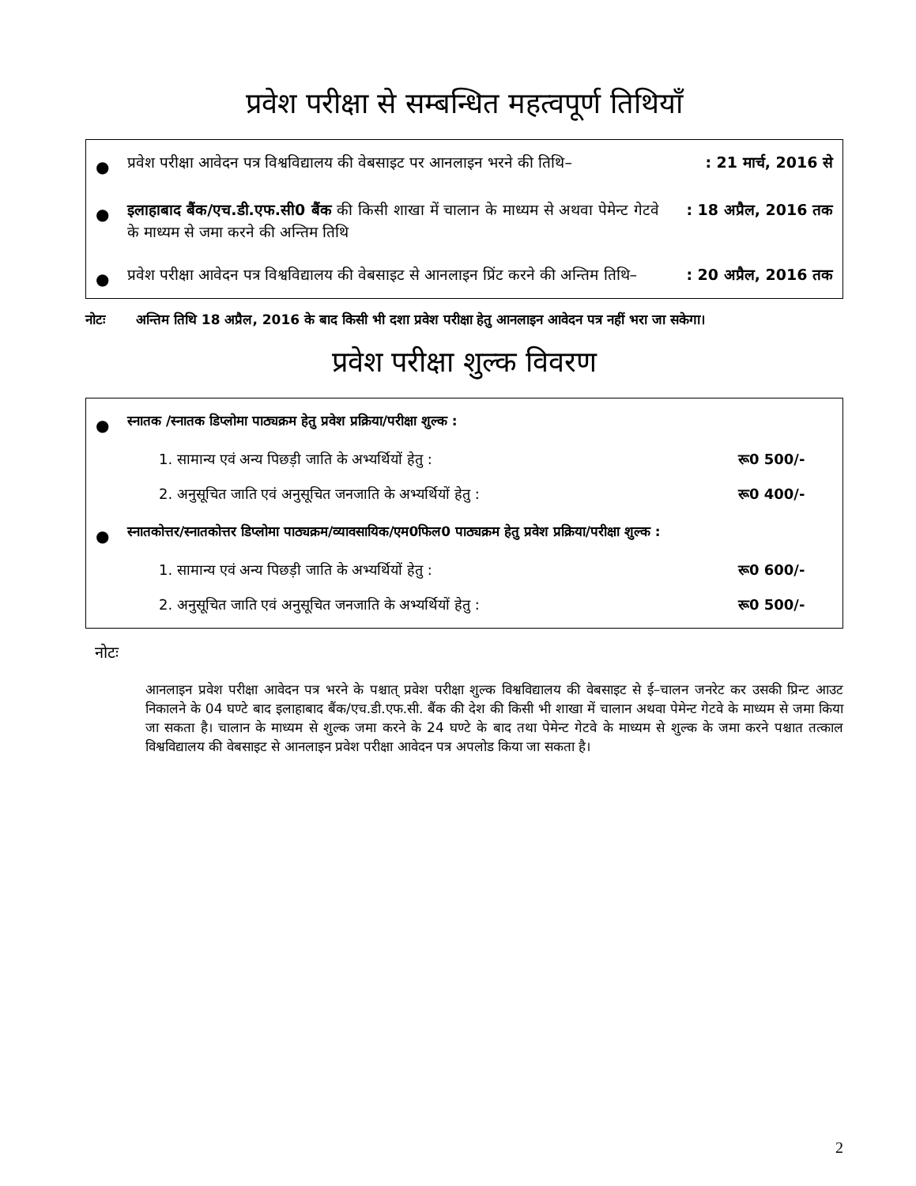प्रवेश परीक्षा से सम्बन्धित महत्वपूर्ण तिथियाँ
● प्रवेश परीक्षा आवेदन पत्र विश्वविद्यालय की वेबसाइट पर आनलाइन भरने की तिथि–: 21 मार्च, 2016 से
● इलाहाबाद बैंक/एच.डी.एफ.सी0 बैंक की किसी शाखा में चालान के माध्यम से अथवा पेमेन्ट गेटवे के माध्यम से जमा करने की अन्तिम तिथि: 18 अप्रैल, 2016 तक
● प्रवेश परीक्षा आवेदन पत्र विश्वविद्यालय की वेबसाइट से आनलाइन प्रिंट करने की अन्तिम तिथि–: 20 अप्रैल, 2016 तक
नोटः अन्तिम तिथि 18 अप्रैल, 2016 के बाद किसी भी दशा प्रवेश परीक्षा हेतु आनलाइन आवेदन पत्र नहीं भरा जा सकेगा।
प्रवेश परीक्षा शुल्क विवरण
● स्नातक /स्नातक डिप्लोमा पाठ्यक्रम हेतु प्रवेश प्रक्रिया/परीक्षा शुल्क :
1. सामान्य एवं अन्य पिछड़ी जाति के अभ्यर्थियों हेतु : रू0 500/-
2. अनुसूचित जाति एवं अनुसूचित जनजाति के अभ्यर्थियों हेतु : रू0 400/-
● स्नातकोत्तर/स्नातकोत्तर डिप्लोमा पाठ्यक्रम/व्यावसायिक/एम0फिल0 पाठ्यक्रम हेतु प्रवेश प्रक्रिया/परीक्षा शुल्क :
1. सामान्य एवं अन्य पिछड़ी जाति के अभ्यर्थियों हेतु : रू0 600/-
2. अनुसूचित जाति एवं अनुसूचित जनजाति के अभ्यर्थियों हेतु : रू0 500/-
नोटः
आनलाइन प्रवेश परीक्षा आवेदन पत्र भरने के पश्चात् प्रवेश परीक्षा शुल्क विश्वविद्यालय की वेबसाइट से ई–चालन जनरेट कर उसकी प्रिन्ट आउट निकालने के 04 घण्टे बाद इलाहाबाद बैंक/एच.डी.एफ.सी. बैंक की देश की किसी भी शाखा में चालान अथवा पेमेन्ट गेटवे के माध्यम से जमा किया जा सकता है। चालान के माध्यम से शुल्क जमा करने के 24 घण्टे के बाद तथा पेमेन्ट गेटवे के माध्यम से शुल्क के जमा करने पश्चात तत्काल विश्वविद्यालय की वेबसाइट से आनलाइन प्रवेश परीक्षा आवेदन पत्र अपलोड किया जा सकता है।
2